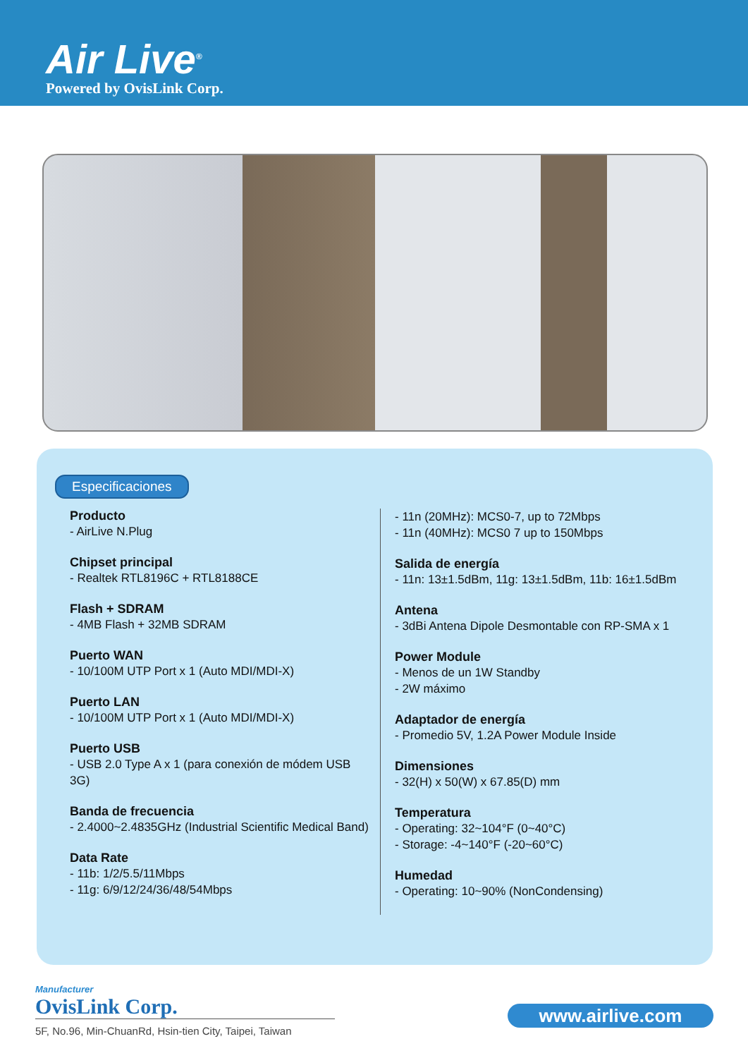Air Live<sup>®</sup>
Powered by OvisLink Corp.
Especificaciones
Producto
- AirLive N.Plug
Chipset principal
- Realtek RTL8196C + RTL8188CE
Flash + SDRAM
- 4MB Flash + 32MB SDRAM
Puerto WAN
- 10/100M UTP Port x 1 (Auto MDI/MDI-X)
Puerto LAN
- 10/100M UTP Port x 1 (Auto MDI/MDI-X)
Puerto USB
- USB 2.0 Type A x 1 (para conexión de módem USB 3G)
Banda de frecuencia
- 2.4000~2.4835GHz (Industrial Scientific Medical Band)
Data Rate
- 11b: 1/2/5.5/11Mbps
- 11g: 6/9/12/24/36/48/54Mbps
- 11n (20MHz): MCS0-7, up to 72Mbps
- 11n (40MHz): MCS0 7 up to 150Mbps
Salida de energía
- 11n: 13±1.5dBm, 11g: 13±1.5dBm, 11b: 16±1.5dBm
Antena
- 3dBi Antena Dipole Desmontable con RP-SMA x 1
Power Module
- Menos de un 1W Standby
- 2W máximo
Adaptador de energía
- Promedio 5V, 1.2A Power Module Inside
Dimensiones
- 32(H) x 50(W) x 67.85(D) mm
Temperatura
- Operating: 32~104°F (0~40°C)
- Storage: -4~140°F (-20~60°C)
Humedad
- Operating: 10~90% (NonCondensing)
Manufacturer
OvisLink Corp.
5F, No.96, Min-ChuanRd, Hsin-tien City, Taipei, Taiwan
www.airlive.com